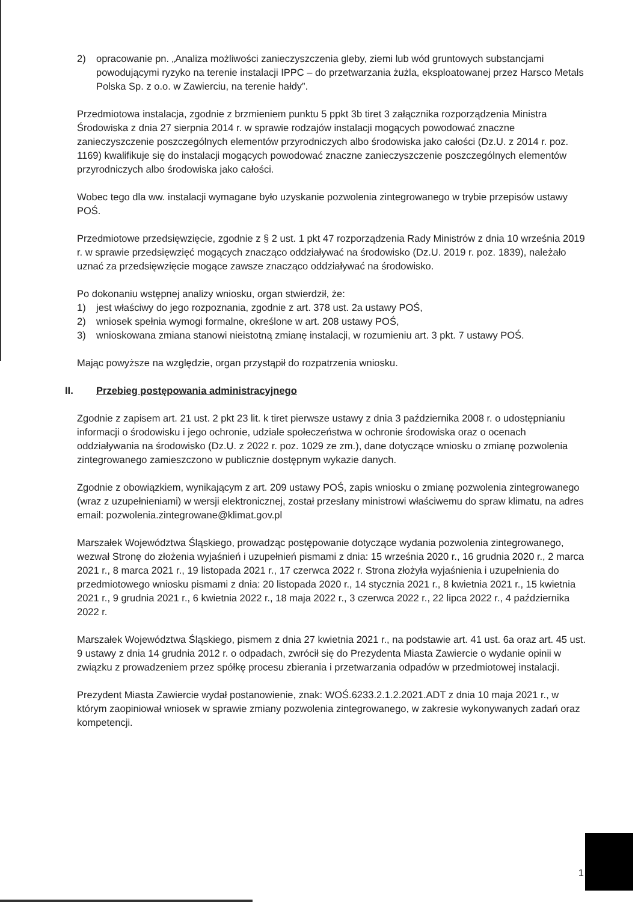2) opracowanie pn. „Analiza możliwości zanieczyszczenia gleby, ziemi lub wód gruntowych substancjami powodującymi ryzyko na terenie instalacji IPPC – do przetwarzania żużla, eksploatowanej przez Harsco Metals Polska Sp. z o.o. w Zawierciu, na terenie hałdy”.
Przedmiotowa instalacja, zgodnie z brzmieniem punktu 5 ppkt 3b tiret 3 załącznika rozporządzenia Ministra Środowiska z dnia 27 sierpnia 2014 r. w sprawie rodzajów instalacji mogących powodować znaczne zanieczyszczenie poszczególnych elementów przyrodniczych albo środowiska jako całości (Dz.U. z 2014 r. poz. 1169) kwalifikuje się do instalacji mogących powodować znaczne zanieczyszczenie poszczególnych elementów przyrodniczych albo środowiska jako całości.
Wobec tego dla ww. instalacji wymagane było uzyskanie pozwolenia zintegrowanego w trybie przepisów ustawy POŚ.
Przedmiotowe przedsięwzięcie, zgodnie z § 2 ust. 1 pkt 47 rozporządzenia Rady Ministrów z dnia 10 września 2019 r. w sprawie przedsięwzięć mogących znacząco oddziaływać na środowisko (Dz.U. 2019 r. poz. 1839), należało uznać za przedsięwzięcie mogące zawsze znacząco oddziaływać na środowisko.
Po dokonaniu wstępnej analizy wniosku, organ stwierdził, że:
1) jest właściwy do jego rozpoznania, zgodnie z art. 378 ust. 2a ustawy POŚ,
2) wniosek spełnia wymogi formalne, określone w art. 208 ustawy POŚ,
3) wnioskowana zmiana stanowi nieistotną zmianę instalacji, w rozumieniu art. 3 pkt. 7 ustawy POŚ.
Mając powyższe na względzie, organ przystąpił do rozpatrzenia wniosku.
II. Przebieg postępowania administracyjnego
Zgodnie z zapisem art. 21 ust. 2 pkt 23 lit. k tiret pierwsze ustawy z dnia 3 października 2008 r. o udostępnianiu informacji o środowisku i jego ochronie, udziale społeczeństwa w ochronie środowiska oraz o ocenach oddziaływania na środowisko (Dz.U. z 2022 r. poz. 1029 ze zm.), dane dotyczące wniosku o zmianę pozwolenia zintegrowanego zamieszczono w publicznie dostępnym wykazie danych.
Zgodnie z obowiązkiem, wynikającym z art. 209 ustawy POŚ, zapis wniosku o zmianę pozwolenia zintegrowanego (wraz z uzupełnieniami) w wersji elektronicznej, został przesłany ministrowi właściwemu do spraw klimatu, na adres email: pozwolenia.zintegrowane@klimat.gov.pl
Marszałek Województwa Śląskiego, prowadząc postępowanie dotyczące wydania pozwolenia zintegrowanego, wezwał Stronę do złożenia wyjaśnień i uzupełnień pismami z dnia: 15 września 2020 r., 16 grudnia 2020 r., 2 marca 2021 r., 8 marca 2021 r., 19 listopada 2021 r., 17 czerwca 2022 r. Strona złożyła wyjaśnienia i uzupełnienia do przedmiotowego wniosku pismami z dnia: 20 listopada 2020 r., 14 stycznia 2021 r., 8 kwietnia 2021 r., 15 kwietnia 2021 r., 9 grudnia 2021 r., 6 kwietnia 2022 r., 18 maja 2022 r., 3 czerwca 2022 r., 22 lipca 2022 r., 4 października 2022 r.
Marszałek Województwa Śląskiego, pismem z dnia 27 kwietnia 2021 r., na podstawie art. 41 ust. 6a oraz art. 45 ust. 9 ustawy z dnia 14 grudnia 2012 r. o odpadach, zwrócił się do Prezydenta Miasta Zawiercie o wydanie opinii w związku z prowadzeniem przez spółkę procesu zbierania i przetwarzania odpadów w przedmiotowej instalacji.
Prezydent Miasta Zawiercie wydał postanowienie, znak: WOŚ.6233.2.1.2.2021.ADT z dnia 10 maja 2021 r., w którym zaopiniował wniosek w sprawie zmiany pozwolenia zintegrowanego, w zakresie wykonywanych zadań oraz kompetencji.
1